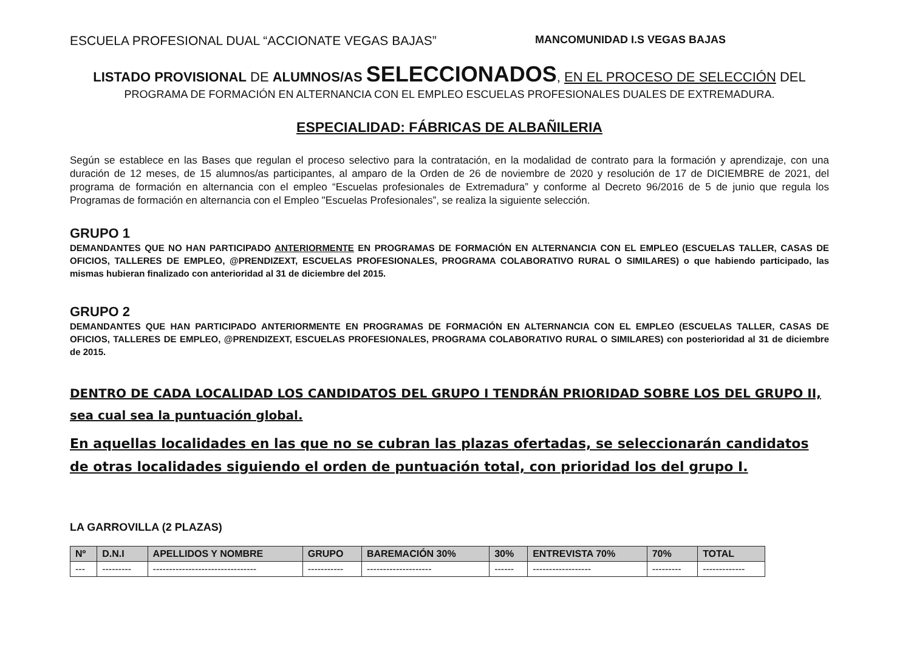ESCUELA PROFESIONAL DUAL “ACCIONATE VEGAS BAJAS” MANCOMUNIDAD I.S VEGAS BAJAS
LISTADO PROVISIONAL DE ALUMNOS/AS SELECCIONADOS, EN EL PROCESO DE SELECCIÓN DEL
PROGRAMA DE FORMACIÓN EN ALTERNANCIA CON EL EMPLEO ESCUELAS PROFESIONALES DUALES DE EXTREMADURA.
ESPECIALIDAD: FÁBRICAS DE ALBAÑILERIA
Según se establece en las Bases que regulan el proceso selectivo para la contratación, en la modalidad de contrato para la formación y aprendizaje, con una duración de 12 meses, de 15 alumnos/as participantes, al amparo de la Orden de 26 de noviembre de 2020 y resolución de 17 de DICIEMBRE de 2021, del programa de formación en alternancia con el empleo “Escuelas profesionales de Extremadura” y conforme al Decreto 96/2016 de 5 de junio que regula los Programas de formación en alternancia con el Empleo "Escuelas Profesionales”, se realiza la siguiente selección.
GRUPO 1
DEMANDANTES QUE NO HAN PARTICIPADO ANTERIORMENTE EN PROGRAMAS DE FORMACIÓN EN ALTERNANCIA CON EL EMPLEO (ESCUELAS TALLER, CASAS DE OFICIOS, TALLERES DE EMPLEO, @PRENDIZEXT, ESCUELAS PROFESIONALES, PROGRAMA COLABORATIVO RURAL O SIMILARES) o que habiendo participado, las mismas hubieran finalizado con anterioridad al 31 de diciembre del 2015.
GRUPO 2
DEMANDANTES QUE HAN PARTICIPADO ANTERIORMENTE EN PROGRAMAS DE FORMACIÓN EN ALTERNANCIA CON EL EMPLEO (ESCUELAS TALLER, CASAS DE OFICIOS, TALLERES DE EMPLEO, @PRENDIZEXT, ESCUELAS PROFESIONALES, PROGRAMA COLABORATIVO RURAL O SIMILARES) con posterioridad al 31 de diciembre de 2015.
DENTRO DE CADA LOCALIDAD LOS CANDIDATOS DEL GRUPO I TENDRÁN PRIORIDAD SOBRE LOS DEL GRUPO II, sea cual sea la puntuación global.
En aquellas localidades en las que no se cubran las plazas ofertadas, se seleccionarán candidatos de otras localidades siguiendo el orden de puntuación total, con prioridad los del grupo I.
LA GARROVILLA (2 PLAZAS)
| Nº | D.N.I | APELLIDOS Y NOMBRE | GRUPO | BAREMACIÓN 30% | 30% | ENTREVISTA 70% | 70% | TOTAL |
| --- | --- | --- | --- | --- | --- | --- | --- | --- |
| --- | --------- | -------------------------------- | ----------- | -------------------- | ------ | ------------------ | --------- | ------------- |